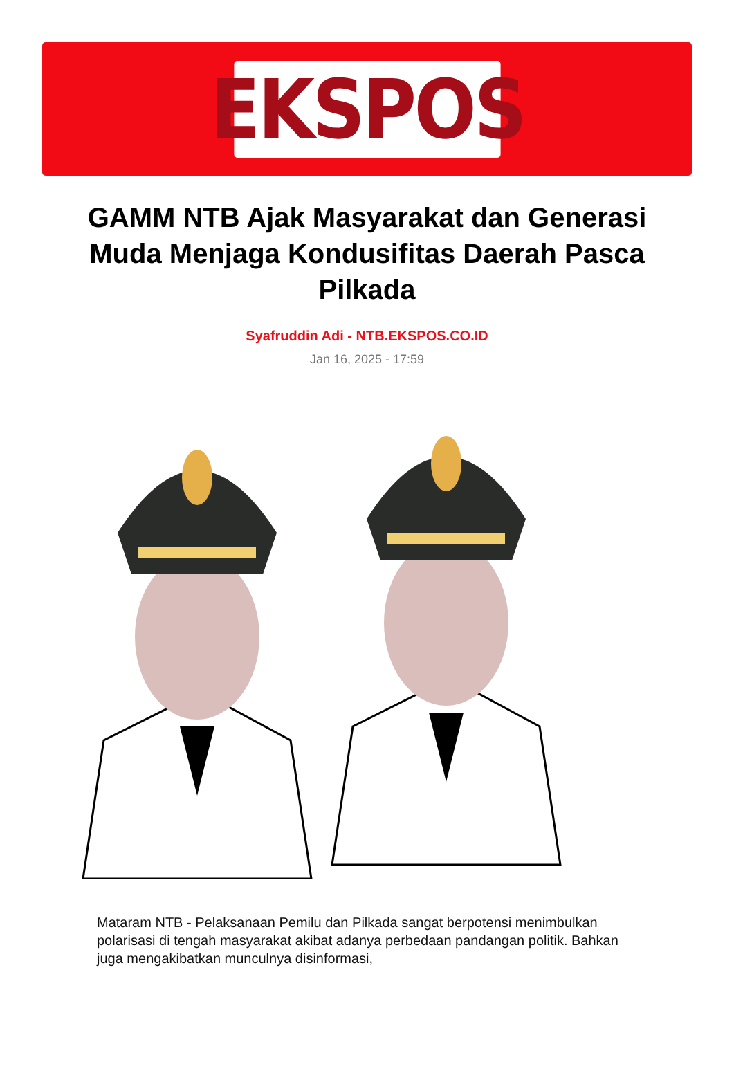EKSPOS
GAMM NTB Ajak Masyarakat dan Generasi Muda Menjaga Kondusifitas Daerah Pasca Pilkada
Syafruddin Adi - NTB.EKSPOS.CO.ID
Jan 16, 2025 - 17:59
Mataram NTB - Pelaksanaan Pemilu dan Pilkada sangat berpotensi menimbulkan polarisasi di tengah masyarakat akibat adanya perbedaan pandangan politik. Bahkan juga mengakibatkan munculnya disinformasi,